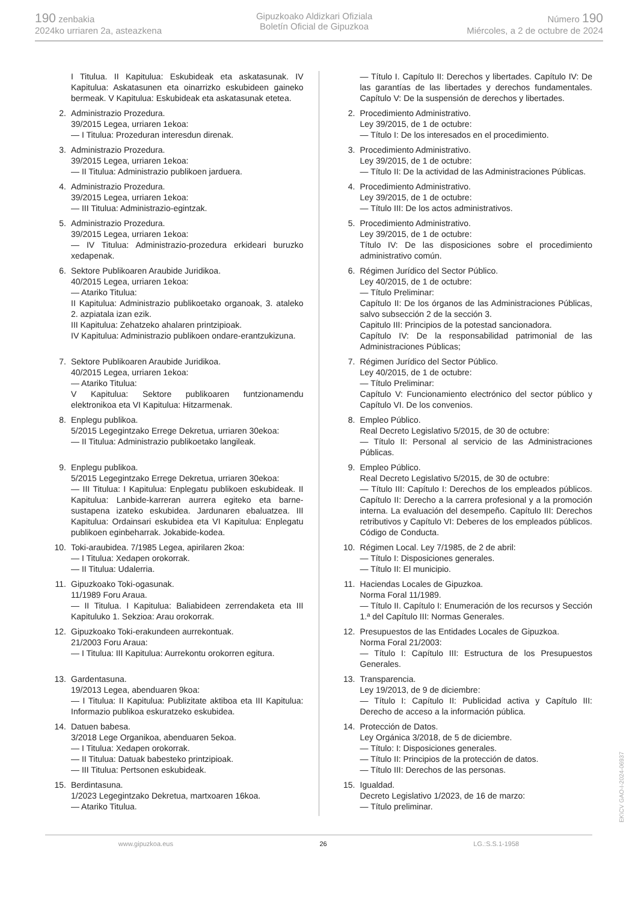190 zenbakia
2024ko urriaren 2a, asteazkena
Gipuzkoako Aldizkari Ofiziala
Boletín Oficial de Gipuzkoa
Número 190
Miércoles, a 2 de octubre de 2024
I Titulua. II Kapitulua: Eskubideak eta askatasunak. IV Kapitulua: Askatasunen eta oinarrizko eskubideen gaineko bermeak. V Kapitulua: Eskubideak eta askatasunak etetea.
2. Administrazio Prozedura.
39/2015 Legea, urriaren 1ekoa:
— I Titulua: Prozeduran interesdun direnak.
3. Administrazio Prozedura.
39/2015 Legea, urriaren 1ekoa:
— II Titulua: Administrazio publikoen jarduera.
4. Administrazio Prozedura.
39/2015 Legea, urriaren 1ekoa:
— III Titulua: Administrazio-egintzak.
5. Administrazio Prozedura.
39/2015 Legea, urriaren 1ekoa:
— IV Titulua: Administrazio-prozedura erkideari buruzko xedapenak.
6. Sektore Publikoaren Araubide Juridikoa.
40/2015 Legea, urriaren 1ekoa:
— Atariko Titulua:
II Kapitulua: Administrazio publikoetako organoak, 3. ataleko 2. azpiatala izan ezik.
III Kapitulua: Zehatzeko ahalaren printzipioak.
IV Kapitulua: Administrazio publikoen ondare-erantzukizuna.
7. Sektore Publikoaren Araubide Juridikoa.
40/2015 Legea, urriaren 1ekoa:
— Atariko Titulua:
V Kapitulua: Sektore publikoaren funtzionamendu elektronikoa eta VI Kapitulua: Hitzarmenak.
8. Enplegu publikoa.
5/2015 Legegintzako Errege Dekretua, urriaren 30ekoa:
— II Titulua: Administrazio publikoetako langileak.
9. Enplegu publikoa.
5/2015 Legegintzako Errege Dekretua, urriaren 30ekoa:
— III Titulua: I Kapitulua: Enplegatu publikoen eskubideak. II Kapitulua: Lanbide-karreran aurrera egiteko eta barne-sustapena izateko eskubidea. Jardunaren ebaluatzea. III Kapitulua: Ordainsari eskubidea eta VI Kapitulua: Enplegatu publikoen eginbeharrak. Jokabide-kodea.
10. Toki-araubidea. 7/1985 Legea, apirilaren 2koa:
— I Titulua: Xedapen orokorrak.
— II Titulua: Udalerria.
11. Gipuzkoako Toki-ogasunak.
11/1989 Foru Araua.
— II Titulua. I Kapitulua: Baliabideen zerrendaketa eta III Kapituluko 1. Sekzioa: Arau orokorrak.
12. Gipuzkoako Toki-erakundeen aurrekontuak.
21/2003 Foru Araua:
— I Titulua: III Kapitulua: Aurrekontu orokorren egitura.
13. Gardentasuna.
19/2013 Legea, abenduaren 9koa:
— I Titulua: II Kapitulua: Publizitate aktiboa eta III Kapitulua: Informazio publikoa eskuratzeko eskubidea.
14. Datuen babesa.
3/2018 Lege Organikoa, abenduaren 5ekoa.
— I Titulua: Xedapen orokorrak.
— II Titulua: Datuak babesteko printzipioak.
— III Titulua: Pertsonen eskubideak.
15. Berdintasuna.
1/2023 Legegintzako Dekretua, martxoaren 16koa.
— Atariko Titulua.
— Título I. Capítulo II: Derechos y libertades. Capítulo IV: De las garantías de las libertades y derechos fundamentales. Capítulo V: De la suspensión de derechos y libertades.
2. Procedimiento Administrativo.
Ley 39/2015, de 1 de octubre:
— Título I: De los interesados en el procedimiento.
3. Procedimiento Administrativo.
Ley 39/2015, de 1 de octubre:
— Título II: De la actividad de las Administraciones Públicas.
4. Procedimiento Administrativo.
Ley 39/2015, de 1 de octubre:
— Título III: De los actos administrativos.
5. Procedimiento Administrativo.
Ley 39/2015, de 1 de octubre:
Título IV: De las disposiciones sobre el procedimiento administrativo común.
6. Régimen Jurídico del Sector Público.
Ley 40/2015, de 1 de octubre:
— Título Preliminar:
Capítulo II: De los órganos de las Administraciones Públicas, salvo subsección 2 de la sección 3.
Capitulo III: Principios de la potestad sancionadora.
Capítulo IV: De la responsabilidad patrimonial de las Administraciones Públicas;
7. Régimen Jurídico del Sector Público.
Ley 40/2015, de 1 de octubre:
— Título Preliminar:
Capítulo V: Funcionamiento electrónico del sector público y Capítulo VI. De los convenios.
8. Empleo Público.
Real Decreto Legislativo 5/2015, de 30 de octubre:
— Título II: Personal al servicio de las Administraciones Públicas.
9. Empleo Público.
Real Decreto Legislativo 5/2015, de 30 de octubre:
— Título III: Capítulo I: Derechos de los empleados públicos. Capítulo II: Derecho a la carrera profesional y a la promoción interna. La evaluación del desempeño. Capítulo III: Derechos retributivos y Capítulo VI: Deberes de los empleados públicos. Código de Conducta.
10. Régimen Local. Ley 7/1985, de 2 de abril:
— Título I: Disposiciones generales.
— Título II: El municipio.
11. Haciendas Locales de Gipuzkoa.
Norma Foral 11/1989.
— Título II. Capítulo I: Enumeración de los recursos y Sección 1.ª del Capítulo III: Normas Generales.
12. Presupuestos de las Entidades Locales de Gipuzkoa.
Norma Foral 21/2003:
— Título I: Capítulo III: Estructura de los Presupuestos Generales.
13. Transparencia.
Ley 19/2013, de 9 de diciembre:
— Título I: Capítulo II: Publicidad activa y Capítulo III: Derecho de acceso a la información pública.
14. Protección de Datos.
Ley Orgánica 3/2018, de 5 de diciembre.
— Título: I: Disposiciones generales.
— Título II: Principios de la protección de datos.
— Título III: Derechos de las personas.
15. Igualdad.
Decreto Legislativo 1/2023, de 16 de marzo:
— Título preliminar.
www.gipuzkoa.eus 26 LG.:S.S.1-1958
EK\CV GAO-I-2024-06937